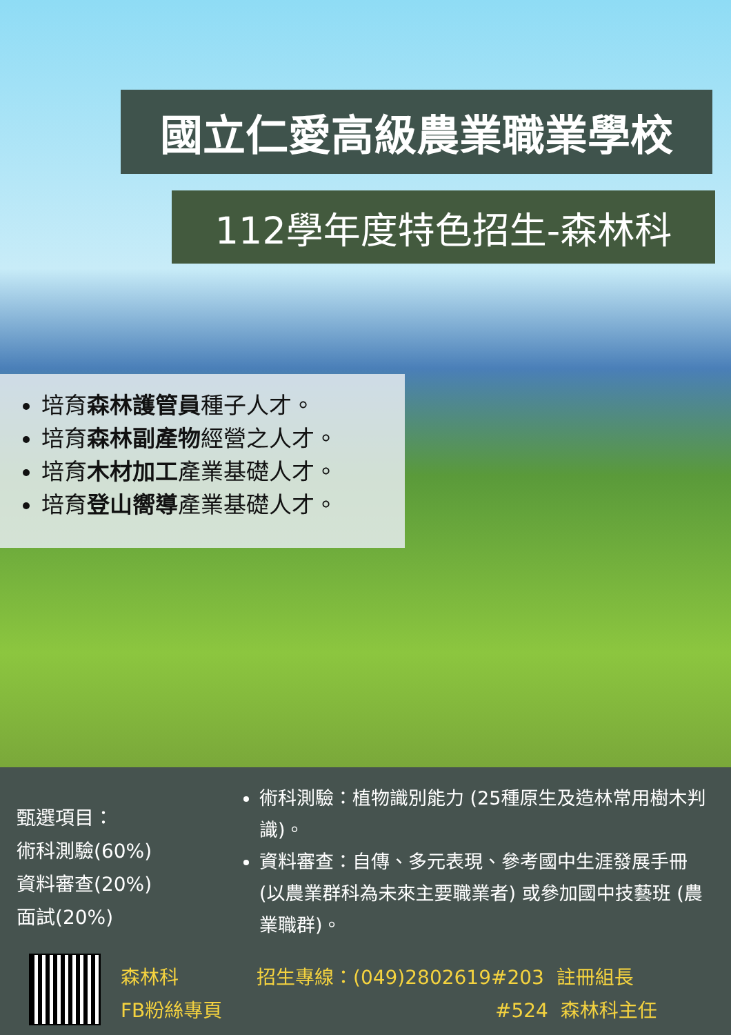國立仁愛高級農業職業學校
112學年度特色招生-森林科
培育森林護管員種子人才。
培育森林副產物經營之人才。
培育木材加工產業基礎人才。
培育登山嚮導產業基礎人才。
甄選項目：
術科測驗(60%)
資料審查(20%)
面試(20%)
術科測驗：植物識別能力 (25種原生及造林常用樹木判識)。
資料審查：自傳、多元表現、參考國中生涯發展手冊 (以農業群科為未來主要職業者) 或參加國中技藝班 (農業職群)。
森林科
FB粉絲專頁
招生專線：(049)2802619#203 註冊組長
#524 森林科主任